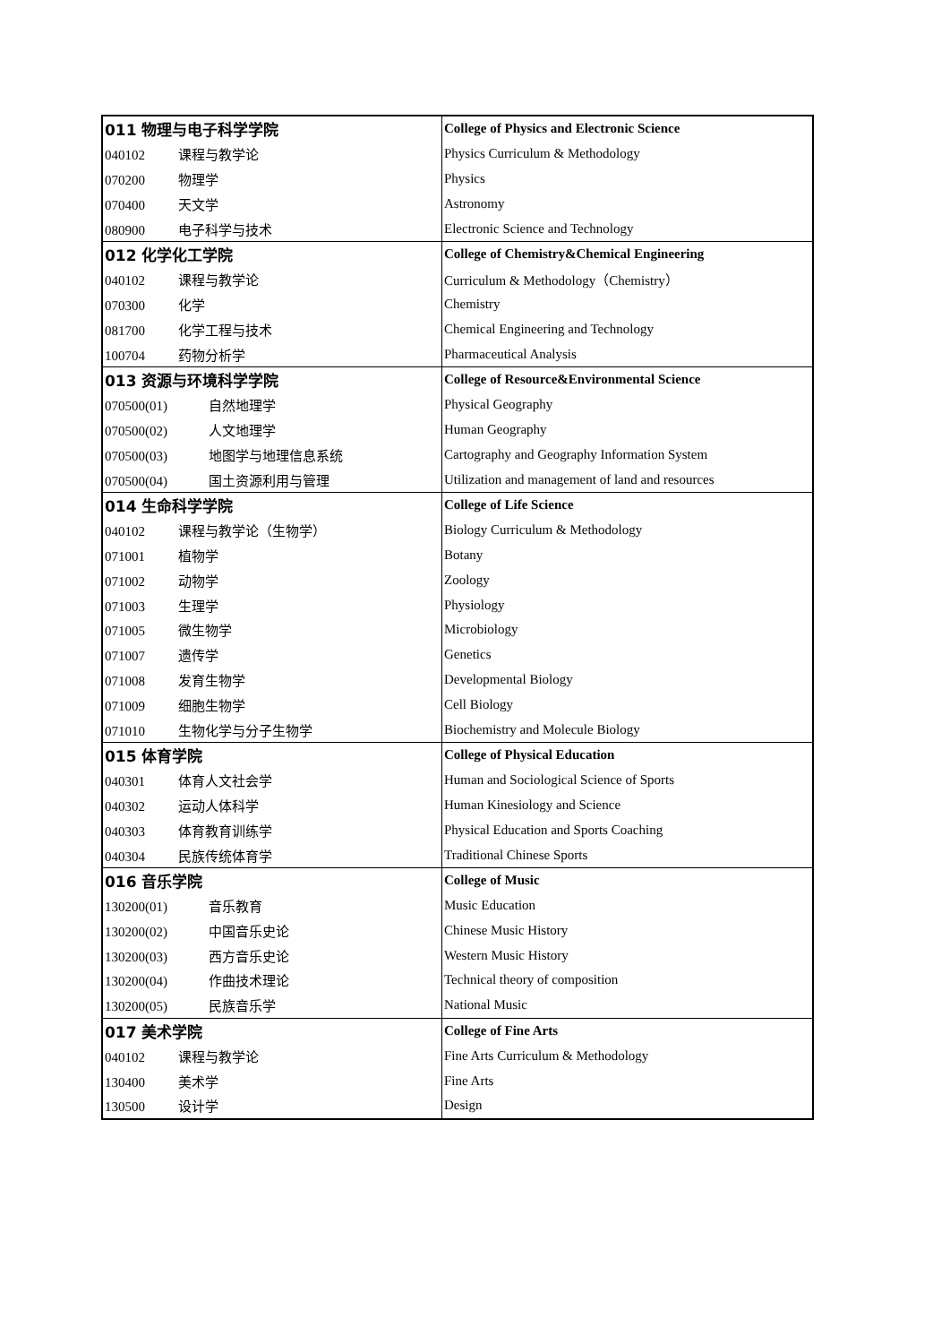| 011 物理与电子科学学院 | College of Physics and Electronic Science |
| 040102 课程与教学论 | Physics Curriculum & Methodology |
| 070200 物理学 | Physics |
| 070400 天文学 | Astronomy |
| 080900 电子科学与技术 | Electronic Science and Technology |
| 012 化学化工学院 | College of Chemistry&Chemical Engineering |
| 040102 课程与教学论 | Curriculum & Methodology（Chemistry） |
| 070300 化学 | Chemistry |
| 081700 化学工程与技术 | Chemical Engineering and Technology |
| 100704 药物分析学 | Pharmaceutical Analysis |
| 013 资源与环境科学学院 | College of Resource&Environmental Science |
| 070500(01) 自然地理学 | Physical Geography |
| 070500(02) 人文地理学 | Human Geography |
| 070500(03) 地图学与地理信息系统 | Cartography and Geography Information System |
| 070500(04) 国土资源利用与管理 | Utilization and management of land and resources |
| 014 生命科学学院 | College of Life Science |
| 040102 课程与教学论（生物学） | Biology Curriculum & Methodology |
| 071001 植物学 | Botany |
| 071002 动物学 | Zoology |
| 071003 生理学 | Physiology |
| 071005 微生物学 | Microbiology |
| 071007 遗传学 | Genetics |
| 071008 发育生物学 | Developmental Biology |
| 071009 细胞生物学 | Cell Biology |
| 071010 生物化学与分子生物学 | Biochemistry and Molecule Biology |
| 015 体育学院 | College of Physical Education |
| 040301 体育人文社会学 | Human and Sociological Science of Sports |
| 040302 运动人体科学 | Human Kinesiology and Science |
| 040303 体育教育训练学 | Physical Education and Sports Coaching |
| 040304 民族传统体育学 | Traditional Chinese Sports |
| 016 音乐学院 | College of Music |
| 130200(01) 音乐教育 | Music Education |
| 130200(02) 中国音乐史论 | Chinese Music History |
| 130200(03) 西方音乐史论 | Western Music History |
| 130200(04) 作曲技术理论 | Technical theory of composition |
| 130200(05) 民族音乐学 | National Music |
| 017 美术学院 | College of Fine Arts |
| 040102 课程与教学论 | Fine Arts Curriculum & Methodology |
| 130400 美术学 | Fine Arts |
| 130500 设计学 | Design |